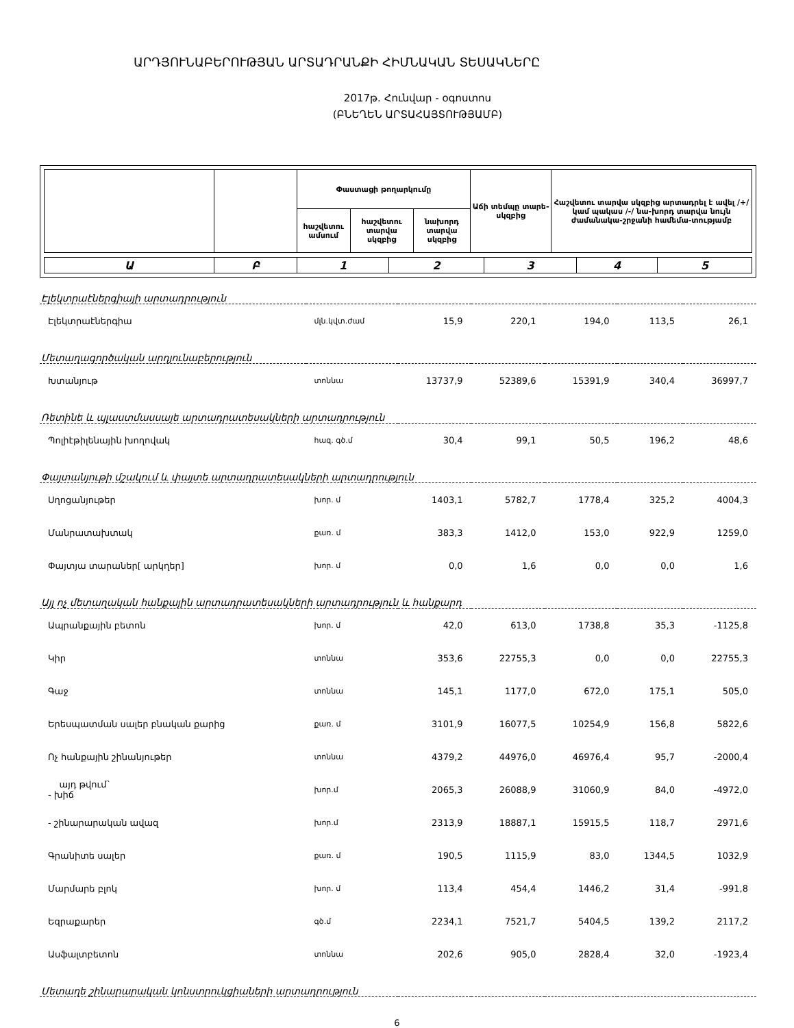ԱՐԴՅՈՒՆԱԲԵՐՈՒԹՅԱՆ ԱՐՏԱԴՐԱՆՔԻ ՀԻՄՆԱԿԱՆ ՏԵՍԱԿՆԵՐԸ
2017թ. Հունվար - օգոստոս
(ԲՆԵՂԵՆ ԱՐՏԱՀԱՅՏՈՒԹՅԱՄԲ)
| | | Փաստացի թողարկումը | | | Աճի տեմպը տարե-սկզբից | Հաշվետու տարվա սկզբից արտադրել է ավել /+/ կամ պակաս /-/ նա-խորդ տարվա նույն ժամանակա-շրջանի համեմա-տությամբ |
| --- | --- | --- | --- | --- | --- | --- |
| | | հաշվետու ամսում | հաշվետու տարվա սկզբից | նախորդ տարվա սկզբից | | |
| Ա | Բ | 1 | 2 | 3 | 4 | 5 |
| Էլեկտրաէներգիայի արտադրություն | | | | | | |
| Էլեկտրաէներգիա | մլն.կվտ.ժամ | 15,9 | 220,1 | 194,0 | 113,5 | 26,1 |
| Մետաղագործական արդյունաբերություն | | | | | | |
| Խտանյութ | տոննա | 13737,9 | 52389,6 | 15391,9 | 340,4 | 36997,7 |
| Ռետինե և պլաստմասսայե արտադրատեսակների արտադրություն | | | | | | |
| Պոլիէթիլենային խողովակ | հազ. գծ.մ | 30,4 | 99,1 | 50,5 | 196,2 | 48,6 |
| Փայտանյութի մշակում և փայտե արտադրատեսակների արտադրություն | | | | | | |
| Սղոցանյութեր | խոր. մ | 1403,1 | 5782,7 | 1778,4 | 325,2 | 4004,3 |
| Մանրատախտակ | քառ. մ | 383,3 | 1412,0 | 153,0 | 922,9 | 1259,0 |
| Փայտյա տարաներ[ արկղեր] | խոր. մ | 0,0 | 1,6 | 0,0 | 0,0 | 1,6 |
| Այլ ոչ մետաղական հանքային արտադրատեսակների արտադրություն և հանքարդ | | | | | | |
| Ապրանքային բետոն | խոր. մ | 42,0 | 613,0 | 1738,8 | 35,3 | -1125,8 |
| Կիր | տոննա | 353,6 | 22755,3 | 0,0 | 0,0 | 22755,3 |
| Գաջ | տոննա | 145,1 | 1177,0 | 672,0 | 175,1 | 505,0 |
| Երեսպատման սալեր բնական քարից | քառ. մ | 3101,9 | 16077,5 | 10254,9 | 156,8 | 5822,6 |
| Ոչ հանքային շինանյութեր | տոննա | 4379,2 | 44976,0 | 46976,4 | 95,7 | -2000,4 |
| այդ թվում` - խիճ | խոր.մ | 2065,3 | 26088,9 | 31060,9 | 84,0 | -4972,0 |
| - շինարարական ավազ | խոր.մ | 2313,9 | 18887,1 | 15915,5 | 118,7 | 2971,6 |
| Գրանիտե սալեր | քառ. մ | 190,5 | 1115,9 | 83,0 | 1344,5 | 1032,9 |
| Մարմարե բլոկ | խոր. մ | 113,4 | 454,4 | 1446,2 | 31,4 | -991,8 |
| Եզրաքարեր | գծ.մ | 2234,1 | 7521,7 | 5404,5 | 139,2 | 2117,2 |
| Ասֆալտբետոն | տոննա | 202,6 | 905,0 | 2828,4 | 32,0 | -1923,4 |
| Մետաղե շինարարական կոնստրուկցիաների արտադրություն | | | | | | |
6